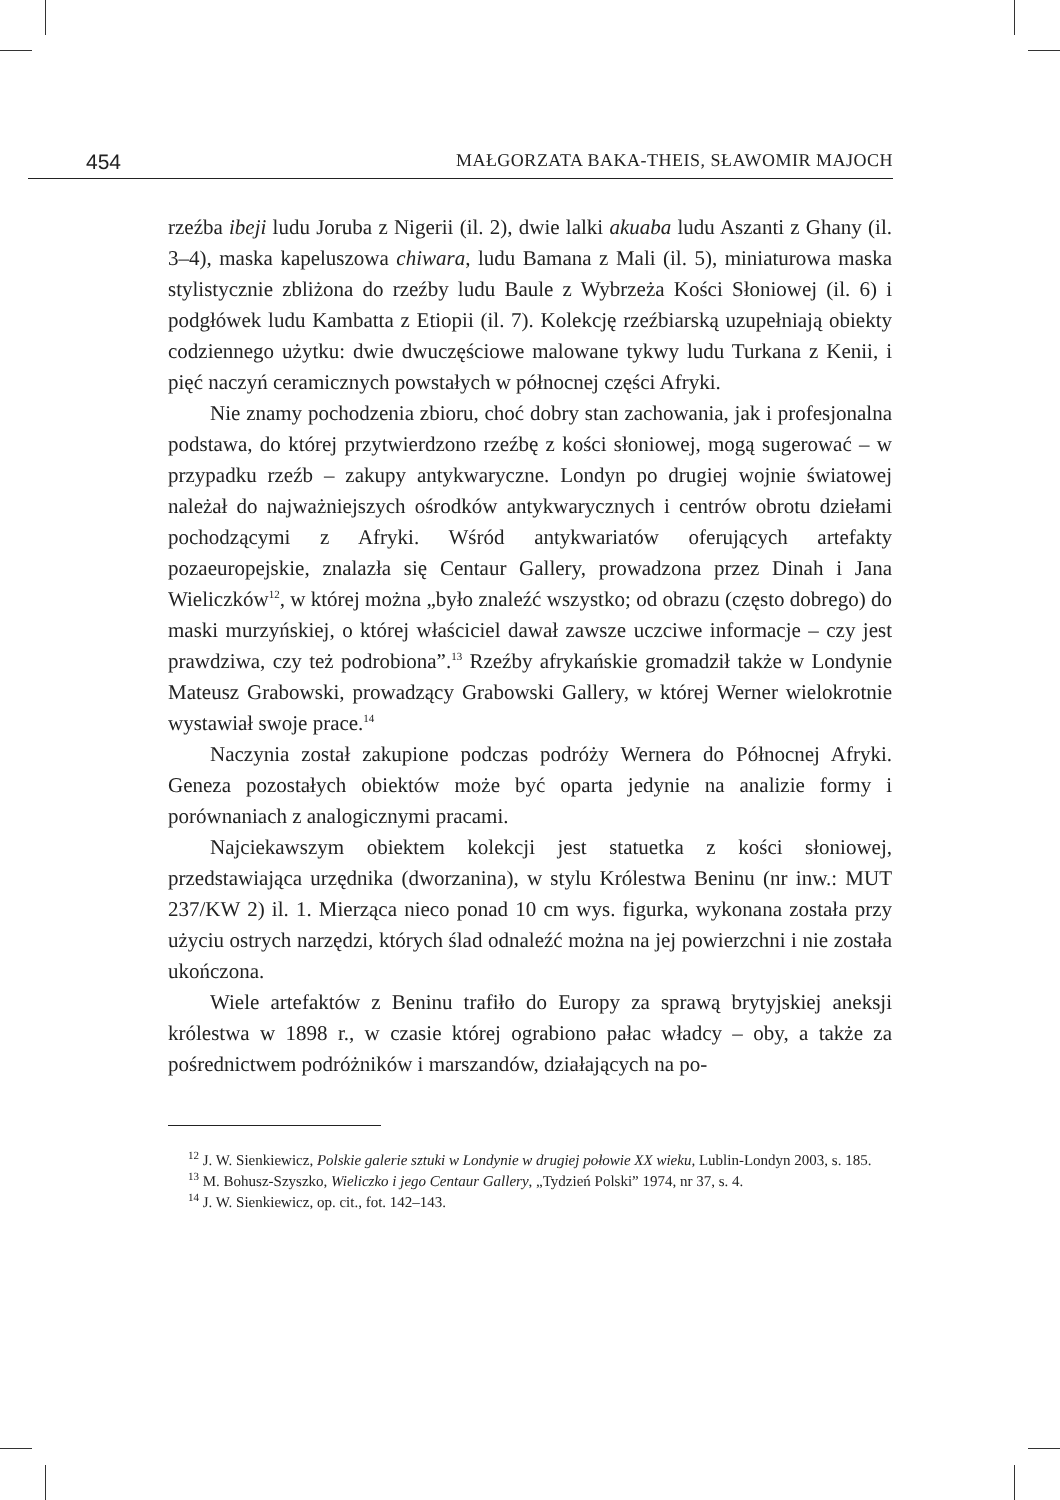454 MAŁGORZATA BAKA-THEIS, SŁAWOMIR MAJOCH
rzeźba ibeji ludu Joruba z Nigerii (il. 2), dwie lalki akuaba ludu Aszanti z Ghany (il. 3–4), maska kapeluszowa chiwara, ludu Bamana z Mali (il. 5), miniaturowa maska stylistycznie zbliżona do rzeźby ludu Baule z Wybrzeża Kości Słoniowej (il. 6) i podgłówek ludu Kambatta z Etiopii (il. 7). Kolekcję rzeźbiarską uzupełniają obiekty codziennego użytku: dwie dwuczęściowe malowane tykwy ludu Turkana z Kenii, i pięć naczyń ceramicznych powstałych w północnej części Afryki.
Nie znamy pochodzenia zbioru, choć dobry stan zachowania, jak i profesjonalna podstawa, do której przytwierdzono rzeźbę z kości słoniowej, mogą sugerować – w przypadku rzeźb – zakupy antykwaryczne. Londyn po drugiej wojnie światowej należał do najważniejszych ośrodków antykwarycznych i centrów obrotu dziełami pochodzącymi z Afryki. Wśród antykwariatów oferujących artefakty pozaeuropejskie, znalazła się Centaur Gallery, prowadzona przez Dinah i Jana Wieliczków<sup>12</sup>, w której można „było znaleźć wszystko; od obrazu (często dobrego) do maski murzyńskiej, o której właściciel dawał zawsze uczciwe informacje – czy jest prawdziwa, czy też podrobiona”.<sup>13</sup> Rzeźby afrykańskie gromadził także w Londynie Mateusz Grabowski, prowadzący Grabowski Gallery, w której Werner wielokrotnie wystawiał swoje prace.<sup>14</sup>
Naczynia został zakupione podczas podróży Wernera do Północnej Afryki. Geneza pozostałych obiektów może być oparta jedynie na analizie formy i porównaniach z analogicznymi pracami.
Najciekawszym obiektem kolekcji jest statuetka z kości słoniowej, przedstawiająca urzędnika (dworzanina), w stylu Królestwa Beninu (nr inw.: MUT 237/KW 2) il. 1. Mierząca nieco ponad 10 cm wys. figurka, wykonana została przy użyciu ostrych narzędzi, których ślad odnaleźć można na jej powierzchni i nie została ukończona.
Wiele artefaktów z Beninu trafiło do Europy za sprawą brytyjskiej aneksji królestwa w 1898 r., w czasie której ograbiono pałac władcy – oby, a także za pośrednictwem podróżników i marszandów, działających na po-
<sup>12</sup> J. W. Sienkiewicz, Polskie galerie sztuki w Londynie w drugiej połowie XX wieku, Lublin-Londyn 2003, s. 185.
<sup>13</sup> M. Bohusz-Szyszko, Wieliczko i jego Centaur Gallery, „Tydzień Polski” 1974, nr 37, s. 4.
<sup>14</sup> J. W. Sienkiewicz, op. cit., fot. 142–143.